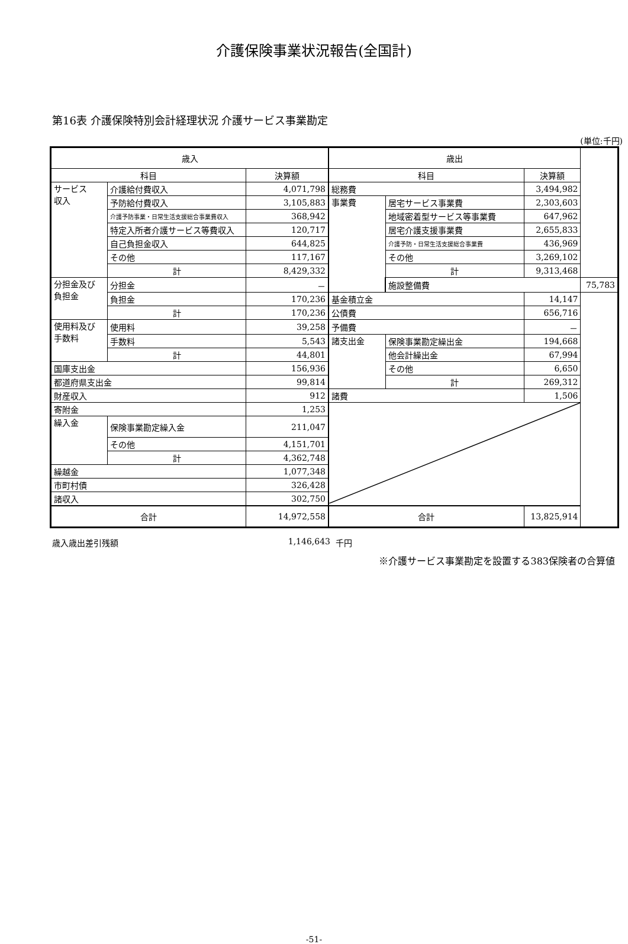介護保険事業状況報告(全国計)
第16表 介護保険特別会計経理状況 介護サービス事業勘定
(単位:千円)
| 歳入 | | | 歳出 | | | |
| --- | --- | --- | --- | --- | --- | --- |
| 科目 | | 決算額 | 科目 | | 決算額 | |
| サービス 収入 | 介護給付費収入 | 4,071,798 | 総務費 | | 3,494,982 | |
| | 予防給付費収入 | 3,105,883 | 事業費 | 居宅サービス事業費 | 2,303,603 | |
| | 介護予防事業・日常生活支援総合事業費収入 | 368,942 | | 地域密着型サービス等事業費 | 647,962 | |
| | 特定入所者介護サービス等費収入 | 120,717 | | 居宅介護支援事業費 | 2,655,833 | |
| | 自己負担金収入 | 644,825 | | 介護予防・日常生活支援総合事業費 | 436,969 | |
| | その他 | 117,167 | | その他 | 3,269,102 | |
| | 計 | 8,429,332 | | 計 | 9,313,468 | |
| 分担金及び 負担金 | 分担金 | － | | 施設整備費 | | 75,783 |
| | 負担金 | 170,236 | 基金積立金 | | 14,147 | |
| | 計 | 170,236 | 公債費 | | 656,716 | |
| 使用料及び 手数料 | 使用料 | 39,258 | 予備費 | | － | |
| | 手数料 | 5,543 | 諸支出金 | 保険事業勘定繰出金 | 194,668 | |
| | 計 | 44,801 | | 他会計繰出金 | 67,994 | |
| 国庫支出金 | | 156,936 | | その他 | 6,650 | |
| 都道府県支出金 | | 99,814 | | 計 | 269,312 | |
| 財産収入 | | 912 | 諸費 | | 1,506 | |
| 寄附金 | | 1,253 | | | | |
| 繰入金 | 保険事業勘定繰入金 | 211,047 | | | | |
| | その他 | 4,151,701 | | | | |
| | 計 | 4,362,748 | | | | |
| 繰越金 | | 1,077,348 | | | | |
| 市町村債 | | 326,428 | | | | |
| 諸収入 | | 302,750 | | | | |
| 合計 | | 14,972,558 | 合計 | | 13,825,914 | |
歳入歳出差引残額 1,146,643 千円
※介護サービス事業勘定を設置する383保険者の合算値
-51-